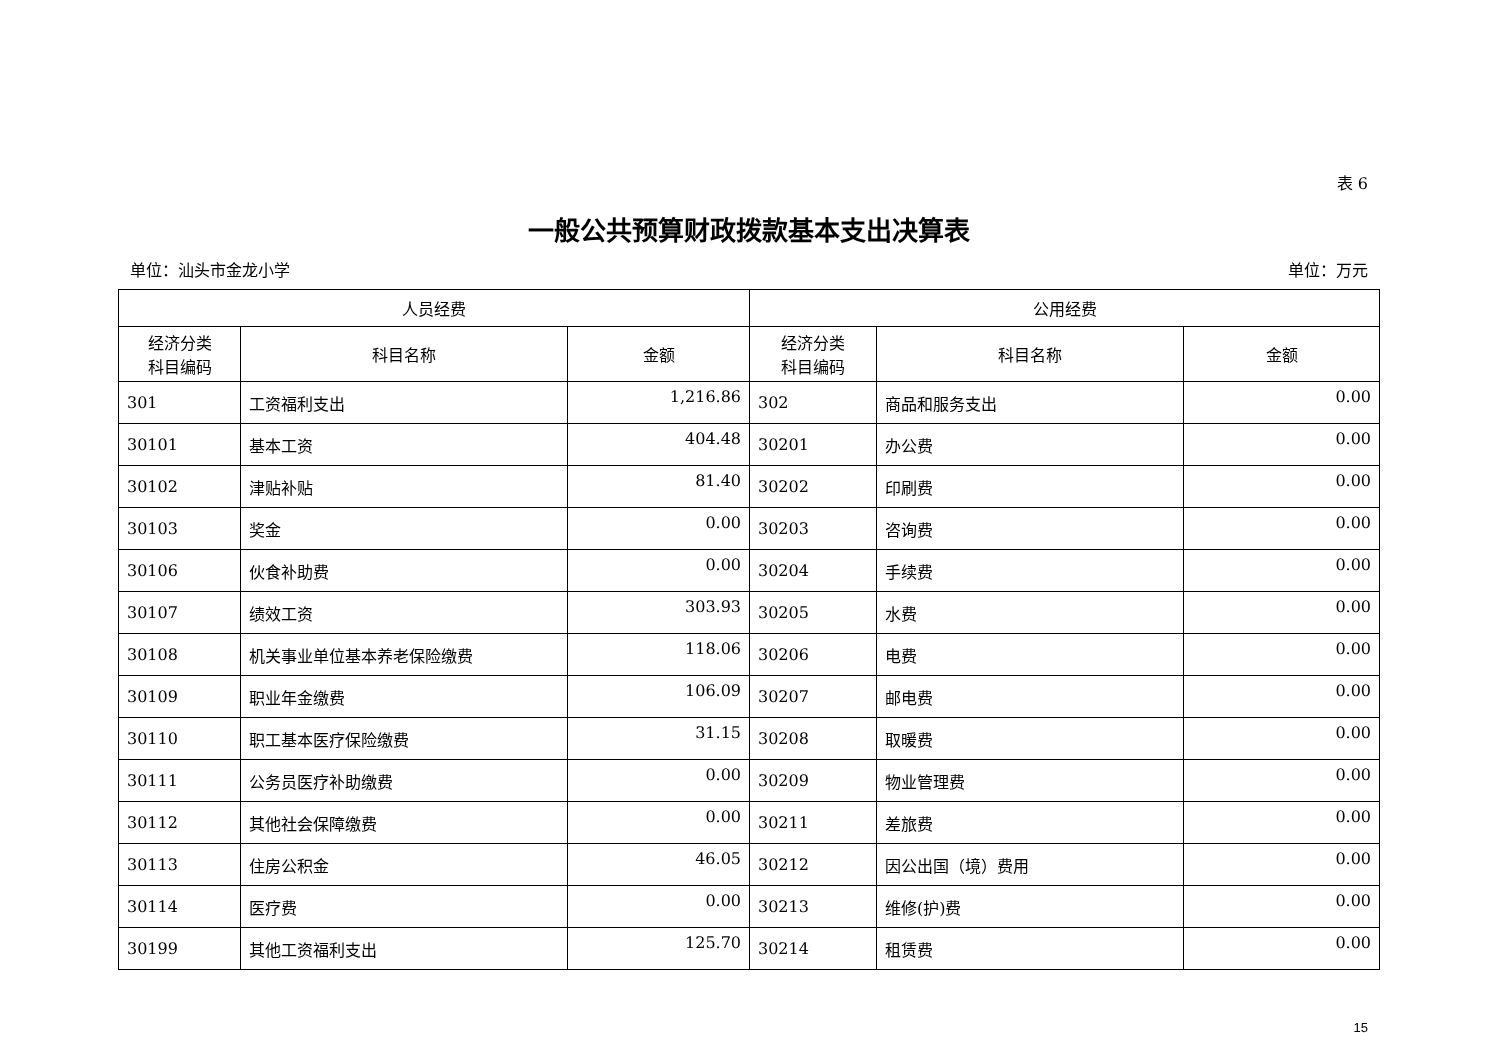表 6
一般公共预算财政拨款基本支出决算表
单位：汕头市金龙小学 单位：万元
| 人员经费 | | | 公用经费 | | |
| --- | --- | --- | --- | --- | --- |
| 经济分类 科目编码 | 科目名称 | 金额 | 经济分类 科目编码 | 科目名称 | 金额 |
| 301 | 工资福利支出 | 1,216.86 | 302 | 商品和服务支出 | 0.00 |
| 30101 | 基本工资 | 404.48 | 30201 | 办公费 | 0.00 |
| 30102 | 津贴补贴 | 81.40 | 30202 | 印刷费 | 0.00 |
| 30103 | 奖金 | 0.00 | 30203 | 咨询费 | 0.00 |
| 30106 | 伙食补助费 | 0.00 | 30204 | 手续费 | 0.00 |
| 30107 | 绩效工资 | 303.93 | 30205 | 水费 | 0.00 |
| 30108 | 机关事业单位基本养老保险缴费 | 118.06 | 30206 | 电费 | 0.00 |
| 30109 | 职业年金缴费 | 106.09 | 30207 | 邮电费 | 0.00 |
| 30110 | 职工基本医疗保险缴费 | 31.15 | 30208 | 取暖费 | 0.00 |
| 30111 | 公务员医疗补助缴费 | 0.00 | 30209 | 物业管理费 | 0.00 |
| 30112 | 其他社会保障缴费 | 0.00 | 30211 | 差旅费 | 0.00 |
| 30113 | 住房公积金 | 46.05 | 30212 | 因公出国（境）费用 | 0.00 |
| 30114 | 医疗费 | 0.00 | 30213 | 维修(护)费 | 0.00 |
| 30199 | 其他工资福利支出 | 125.70 | 30214 | 租赁费 | 0.00 |
15